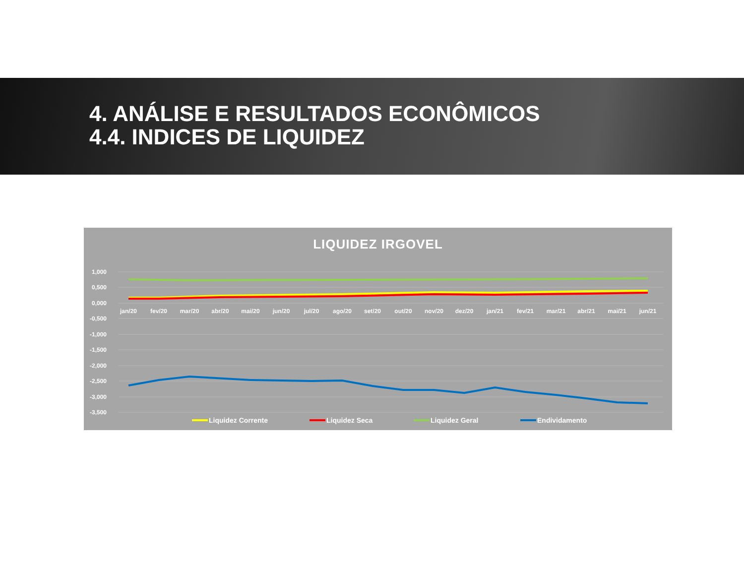4. ANÁLISE E RESULTADOS ECONÔMICOS
4.4. INDICES DE LIQUIDEZ
LIQUIDEZ IRGOVEL
1,000
0,500
0,000
-0,500
-1,000
-1,500
-2,000
-2,500
-3,000
-3,500
jan/20
fev/20
mar/20
abr/20
mai/20
jun/20
jul/20
ago/20
set/20
out/20
nov/20
dez/20
jan/21
fev/21
mar/21
abr/21
mai/21
jun/21
Liquidez Corrente
Liquidez Seca
Liquidez Geral
Endividamento